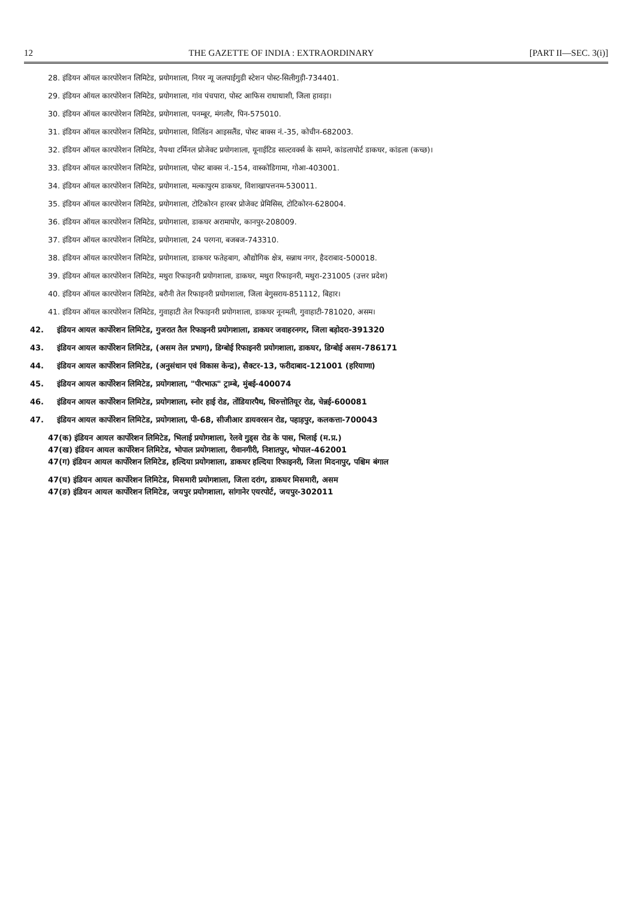12 THE GAZETTE OF INDIA : EXTRAORDINARY [PART II—SEC. 3(i)]
28. इंडियन ऑयल कारपोरेशन लिमिटेड, प्रयोगशाला, नियर न्यू जलपाईगुडी स्टेशन पोस्ट-सिलीगुड़ी-734401.
29. इंडियन ऑयल कारपोरेशन लिमिटेड, प्रयोगशाला, गांव पंचपारा, पोस्ट आफिस राधाधाशी, जिला हावड़ा।
30. इंडियन ऑयल कारपोरेशन लिमिटेड, प्रयोगशाला, पनम्बूर, मंगलौर, पिन-575010.
31. इंडियन ऑयल कारपोरेशन लिमिटेड, प्रयोगशाला, विलिंडन आइसलैंड, पोस्ट बाक्स नं.-35, कोचीन-682003.
32. इंडियन ऑयल कारपोरेशन लिमिटेड, नैफ्था टर्मिनल प्रोजेक्ट प्रयोगशाला, यूनाईटिड साल्टवर्क्स के सामने, कांडलापोर्ट डाकघर, कांडला (कच्छ)।
33. इंडियन ऑयल कारपोरेशन लिमिटेड, प्रयोगशाला, पोस्ट बाक्स नं.-154, वास्कोडिगामा, गोआ-403001.
34. इंडियन ऑयल कारपोरेशन लिमिटेड, प्रयोगशाला, मल्कापुरम डाकघर, विशाखापत्तनम-530011.
35. इंडियन ऑयल कारपोरेशन लिमिटेड, प्रयोगशाला, टोटिकोरन हारबर प्रोजेक्ट प्रेमिसिस, टोटिकोरन-628004.
36. इंडियन ऑयल कारपोरेशन लिमिटेड, प्रयोगशाला, डाकघर अरामापोर, कानपुर-208009.
37. इंडियन ऑयल कारपोरेशन लिमिटेड, प्रयोगशाला, 24 परगना, बजबज-743310.
38. इंडियन ऑयल कारपोरेशन लिमिटेड, प्रयोगशाला, डाकघर फतेहबाग, औद्योगिक क्षेत्र, सन्नाथ नगर, हैदराबाद-500018.
39. इंडियन ऑयल कारपोरेशन लिमिटेड, मथुरा रिफाइनरी प्रयोगशाला, डाकघर, मथुरा रिफाइनरी, मथुरा-231005 (उत्तर प्रदेश)
40. इंडियन ऑयल कारपोरेशन लिमिटेड, बरौनी तेल रिफाइनरी प्रयोगशाला, जिला बेगुसराय-851112, बिहार।
41. इंडियन ऑयल कारपोरेशन लिमिटेड, गुवाहाटी तेल रिफाइनरी प्रयोगशाला, डाकघर नूनमती, गुवाहाटी-781020, असम।
42. इंडियन आयल कार्पोरेशन लिमिटेड, गुजरात तैल रिफाइनरी प्रयोगशाला, डाकघर जवाहरनगर, जिला बड़ोदरा-391320
43. इंडियन आयल कार्पोरेशन लिमिटेड, (असम तेल प्रभाग), डिग्बोई रिफाइनरी प्रयोगशाला, डाकघर, डिग्बोई असम-786171
44. इंडियन आयल कार्पोरेशन लिमिटेड, (अनुसंधान एवं विकास केन्द्र), सैक्टर-13, फरीदाबाद-121001 (हरियाणा)
45. इंडियन आयल कार्पोरेशन लिमिटेड, प्रयोगशाला, "पीरभाऊ" ट्राम्बे, मुंबई-400074
46. इंडियन आयल कार्पोरेशन लिमिटेड, प्रयोगशाला, स्नोर हाई रोड, तोंडियारपैथ, धिरुत्तोतियूर रोड, चेन्नई-600081
47. इंडियन आयल कार्पोरेशन लिमिटेड, प्रयोगशाला, पी-68, सीजीआर डायवरसन रोड, पहाड़पुर, कलकत्ता-700043
47(क) इंडियन आयल कार्पोरेशन लिमिटेड, भिलाई प्रयोगशाला, रेलवे गुड्स रोड के पास, भिलाई (म.प्र.)
47(ख) इंडियन आयल कार्पोरेशन लिमिटेड, भोपाल प्रयोगशाला, रीवानगीरी, निशातपुर, भोपाल-462001
47(ग) इंडियन आयल कार्पोरेशन लिमिटेड, हल्दिया प्रयोगशाला, डाकघर हल्दिया रिफाइनरी, जिला मिदनापुर, पश्चिम बंगाल
47(घ) इंडियन आयल कार्पोरेशन लिमिटेड, मिसमारी प्रयोगशाला, जिला दरांग, डाकघर मिसमारी, असम
47(ङ) इंडियन आयल कार्पोरेशन लिमिटेड, जयपुर प्रयोगशाला, सांगानेर एयरपोर्ट, जयपुर-302011